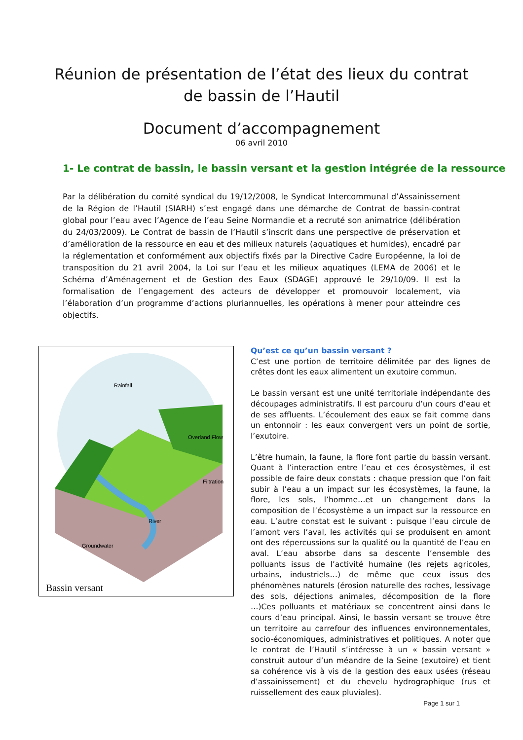Réunion de présentation de l’état des lieux du contrat
de bassin de l’Hautil
Document d’accompagnement
06 avril 2010
1- Le contrat de bassin, le bassin versant et la gestion intégrée de la ressource
Par la délibération du comité syndical du 19/12/2008, le Syndicat Intercommunal d’Assainissement de la Région de l’Hautil (SIARH) s’est engagé dans une démarche de Contrat de bassin-contrat global pour l’eau avec l’Agence de l’eau Seine Normandie et a recruté son animatrice (délibération du 24/03/2009). Le Contrat de bassin de l’Hautil s’inscrit dans une perspective de préservation et d’amélioration de la ressource en eau et des milieux naturels (aquatiques et humides), encadré par la réglementation et conformément aux objectifs fixés par la Directive Cadre Européenne, la loi de transposition du 21 avril 2004, la Loi sur l’eau et les milieux aquatiques (LEMA de 2006) et le Schéma d’Aménagement et de Gestion des Eaux (SDAGE) approuvé le 29/10/09. Il est la formalisation de l’engagement des acteurs de développer et promouvoir localement, via l’élaboration d’un programme d’actions pluriannuelles, les opérations à mener pour atteindre ces objectifs.
Rainfall
Overland Flow
Filtration
River
Groundwater
Bassin versant
Qu’est ce qu’un bassin versant ?
C’est une portion de territoire délimitée par des lignes de crêtes dont les eaux alimentent un exutoire commun.
Le bassin versant est une unité territoriale indépendante des découpages administratifs. Il est parcouru d’un cours d’eau et de ses affluents. L’écoulement des eaux se fait comme dans un entonnoir : les eaux convergent vers un point de sortie, l’exutoire.
L’être humain, la faune, la flore font partie du bassin versant. Quant à l’interaction entre l’eau et ces écosystèmes, il est possible de faire deux constats : chaque pression que l’on fait subir à l’eau a un impact sur les écosystèmes, la faune, la flore, les sols, l’homme…et un changement dans la composition de l’écosystème a un impact sur la ressource en eau. L’autre constat est le suivant : puisque l’eau circule de l’amont vers l’aval, les activités qui se produisent en amont ont des répercussions sur la qualité ou la quantité de l’eau en aval. L’eau absorbe dans sa descente l’ensemble des polluants issus de l’activité humaine (les rejets agricoles, urbains, industriels…) de même que ceux issus des phénomènes naturels (érosion naturelle des roches, lessivage des sols, déjections animales, décomposition de la flore …)Ces polluants et matériaux se concentrent ainsi dans le cours d’eau principal. Ainsi, le bassin versant se trouve être un territoire au carrefour des influences environnementales, socio-économiques, administratives et politiques. A noter que le contrat de l’Hautil s’intéresse à un « bassin versant » construit autour d’un méandre de la Seine (exutoire) et tient sa cohérence vis à vis de la gestion des eaux usées (réseau d’assainissement) et du chevelu hydrographique (rus et ruissellement des eaux pluviales).
Page 1 sur 1